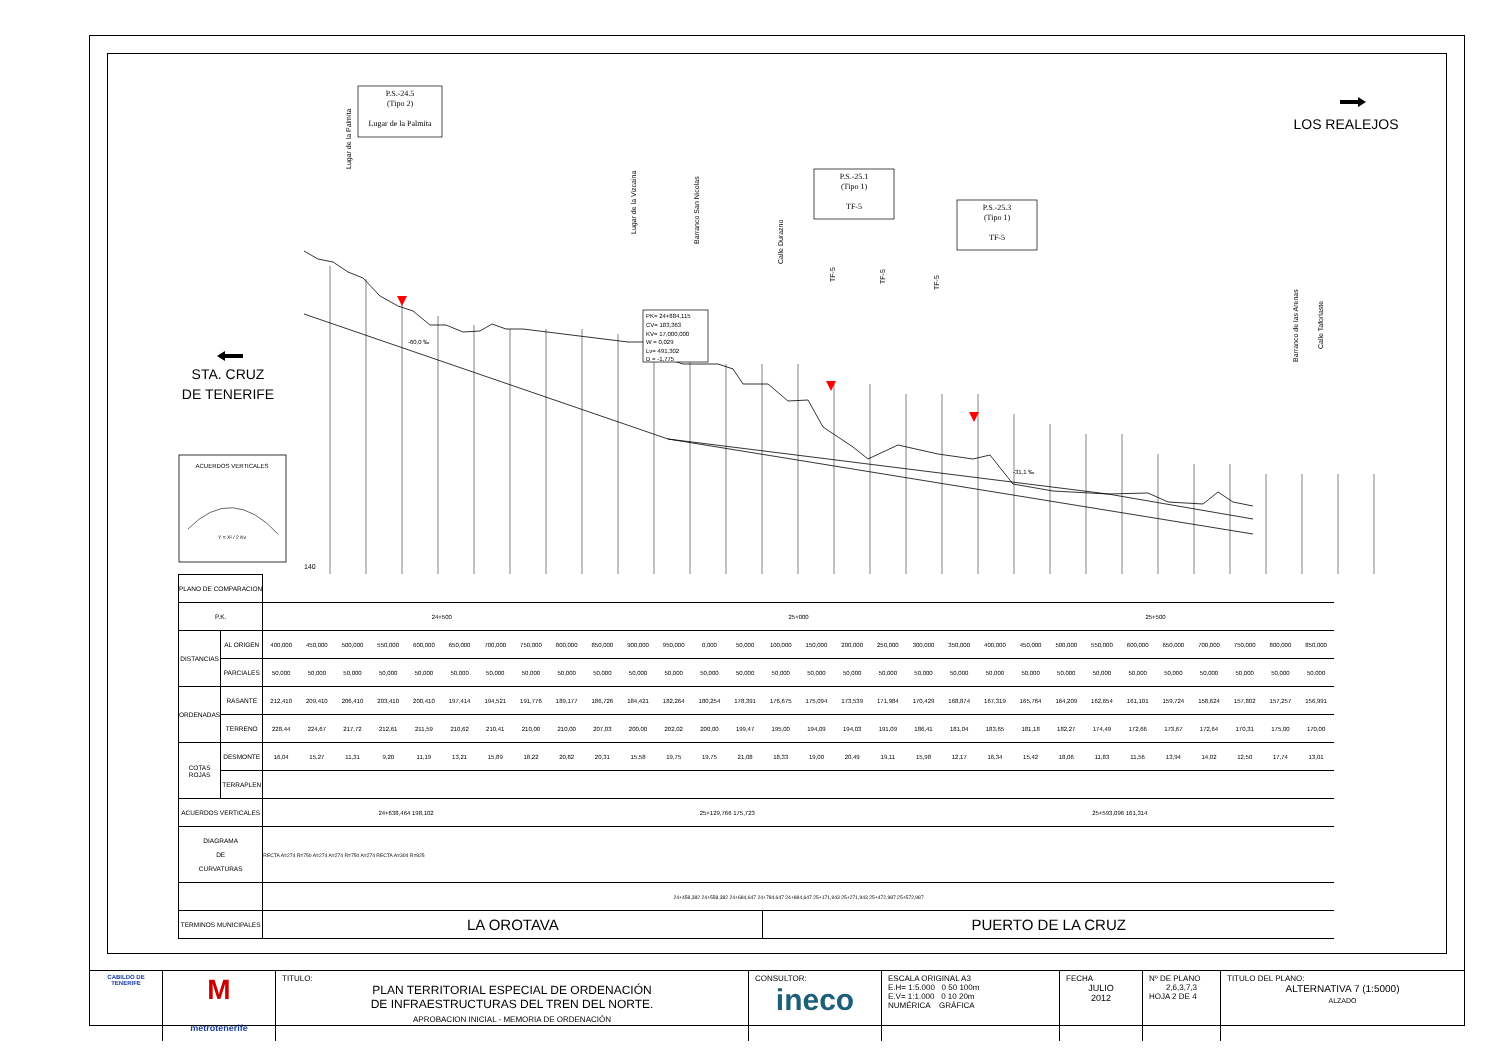P.S.-24.5
(Tipo 2)
Lugar de la Palmita
P.S.-25.1
(Tipo 1)
TF-5
P.S.-25.3
(Tipo 1)
TF-5
PK= 24+884,115
CV= 183,363
KV= 17,000,000
W = 0,029
Lv= 491,302
D = -1,775
-60,0 ‰
-31,1 ‰
Lugar de la Palmita
Lugar de la Vizcaina
Barranco San Nicolas
Calle Durazno
TF-5
TF-5
TF-5
Barranco de las Arenas
Calle Taforlaste
LOS REALEJOS
STA. CRUZ
DE TENERIFE
ACUERDOS VERTICALES
Y = X² / 2 Kv
140
| PLANO DE COMPARACION | | | | | | | | | | | | | | | | | | | | | | | | | | | | | | | |
| P.K. | | | | | | 24+500 | | | | | | | | | | 25+000 | | | | | | | | | | 25+500 | | | | | |
| DISTANCIAS | AL ORIGEN | 400,000 | 450,000 | 500,000 | 550,000 | 600,000 | 650,000 | 700,000 | 750,000 | 800,000 | 850,000 | 900,000 | 950,000 | 0,000 | 50,000 | 100,000 | 150,000 | 200,000 | 250,000 | 300,000 | 350,000 | 400,000 | 450,000 | 500,000 | 550,000 | 600,000 | 650,000 | 700,000 | 750,000 | 800,000 | 850,000 |
| | PARCIALES | 50,000 | 50,000 | 50,000 | 50,000 | 50,000 | 50,000 | 50,000 | 50,000 | 50,000 | 50,000 | 50,000 | 50,000 | 50,000 | 50,000 | 50,000 | 50,000 | 50,000 | 50,000 | 50,000 | 50,000 | 50,000 | 50,000 | 50,000 | 50,000 | 50,000 | 50,000 | 50,000 | 50,000 | 50,000 | 50,000 |
| ORDENADAS | RASANTE | 212,410 | 209,410 | 206,410 | 203,410 | 200,410 | 197,414 | 194,521 | 191,776 | 189,177 | 186,726 | 184,421 | 182,264 | 180,254 | 178,391 | 176,675 | 175,094 | 173,539 | 171,984 | 170,429 | 168,874 | 167,319 | 165,764 | 164,209 | 162,654 | 161,101 | 159,724 | 158,624 | 157,802 | 157,257 | 156,991 |
| | TERRENO | 228,44 | 224,67 | 217,72 | 212,61 | 211,59 | 210,62 | 210,41 | 210,00 | 210,00 | 207,03 | 200,00 | 202,02 | 200,00 | 199,47 | 195,00 | 194,09 | 194,03 | 191,09 | 186,41 | 181,04 | 183,65 | 181,18 | 182,27 | 174,49 | 172,66 | 173,67 | 172,64 | 170,31 | 175,00 | 170,00 |
| COTAS ROJAS | DESMONTE | 16,04 | 15,27 | 11,31 | 9,20 | 11,19 | 13,21 | 15,89 | 18,22 | 20,82 | 20,31 | 15,58 | 19,75 | 19,75 | 21,08 | 18,33 | 19,00 | 20,49 | 19,11 | 15,98 | 12,17 | 16,34 | 15,42 | 18,06 | 11,83 | 11,56 | 13,94 | 14,02 | 12,50 | 17,74 | 13,01 |
| | TERRAPLEN | | | | | | | | | | | | | | | | | | | | | | | | | | | | | | |
| ACUERDOS VERTICALES | | 24+638,464 198,102 | | | | | | | | 25+129,766 175,723 | | | | | | | | | | 25+593,096 161,314 | | | | | | | | | | | |
| DIAGRAMA DE CURVATURAS | | RECTA A=274 R=750 A=274 A=274 R=750 A=274 RECTA A=304 R=925 | | | | | | | | | | | | | | | | | | | | | | | | | | | | | |
| | | 24+458,382 24+558,382 24+684,647 24+784,647 24+884,647 25+171,943 25+271,943 25+472,987 25+572,987 | | | | | | | | | | | | | | | | | | | | | | | | | | | | | |
| TERMINOS MUNICIPALES | | LA OROTAVA | | | | | | | | | | | | | | PUERTO DE LA CRUZ | | | | | | | | | | | | | | | |
| CABILDO DE TENERIFE | M metrotenerife | TITULO: PLAN TERRITORIAL ESPECIAL DE ORDENACIÓN DE INFRAESTRUCTURAS DEL TREN DEL NORTE. APROBACION INICIAL - MEMORIA DE ORDENACIÓN | CONSULTOR: ineco | ESCALA ORIGINAL A3 E.H= 1:5.000 0 50 100m E.V= 1:1.000 0 10 20m NUMÉRICA GRÁFICA | FECHA JULIO 2012 | Nº DE PLANO 2,6,3,7,3 HOJA 2 DE 4 | TITULO DEL PLANO: ALTERNATIVA 7 (1:5000) ALZADO |